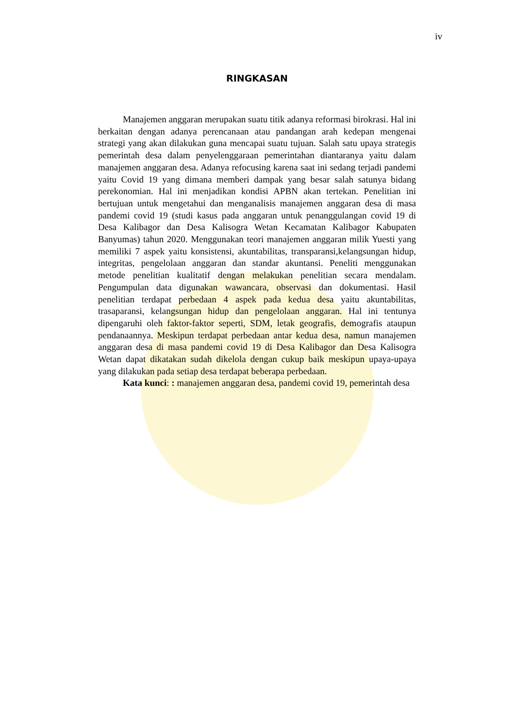iv
RINGKASAN
Manajemen anggaran merupakan suatu titik adanya reformasi birokrasi. Hal ini berkaitan dengan adanya perencanaan atau pandangan arah kedepan mengenai strategi yang akan dilakukan guna mencapai suatu tujuan. Salah satu upaya strategis pemerintah desa dalam penyelenggaraan pemerintahan diantaranya yaitu dalam manajemen anggaran desa. Adanya refocusing karena saat ini sedang terjadi pandemi yaitu Covid 19 yang dimana memberi dampak yang besar salah satunya bidang perekonomian. Hal ini menjadikan kondisi APBN akan tertekan. Penelitian ini bertujuan untuk mengetahui dan menganalisis manajemen anggaran desa di masa pandemi covid 19 (studi kasus pada anggaran untuk penanggulangan covid 19 di Desa Kalibagor dan Desa Kalisogra Wetan Kecamatan Kalibagor Kabupaten Banyumas) tahun 2020. Menggunakan teori manajemen anggaran milik Yuesti yang memiliki 7 aspek yaitu konsistensi, akuntabilitas, transparansi,kelangsungan hidup, integritas, pengelolaan anggaran dan standar akuntansi. Peneliti menggunakan metode penelitian kualitatif dengan melakukan penelitian secara mendalam. Pengumpulan data digunakan wawancara, observasi dan dokumentasi. Hasil penelitian terdapat perbedaan 4 aspek pada kedua desa yaitu akuntabilitas, trasaparansi, kelangsungan hidup dan pengelolaan anggaran. Hal ini tentunya dipengaruhi oleh faktor-faktor seperti, SDM, letak geografis, demografis ataupun pendanaannya. Meskipun terdapat perbedaan antar kedua desa, namun manajemen anggaran desa di masa pandemi covid 19 di Desa Kalibagor dan Desa Kalisogra Wetan dapat dikatakan sudah dikelola dengan cukup baik meskipun upaya-upaya yang dilakukan pada setiap desa terdapat beberapa perbedaan.
Kata kunci: : manajemen anggaran desa, pandemi covid 19, pemerintah desa